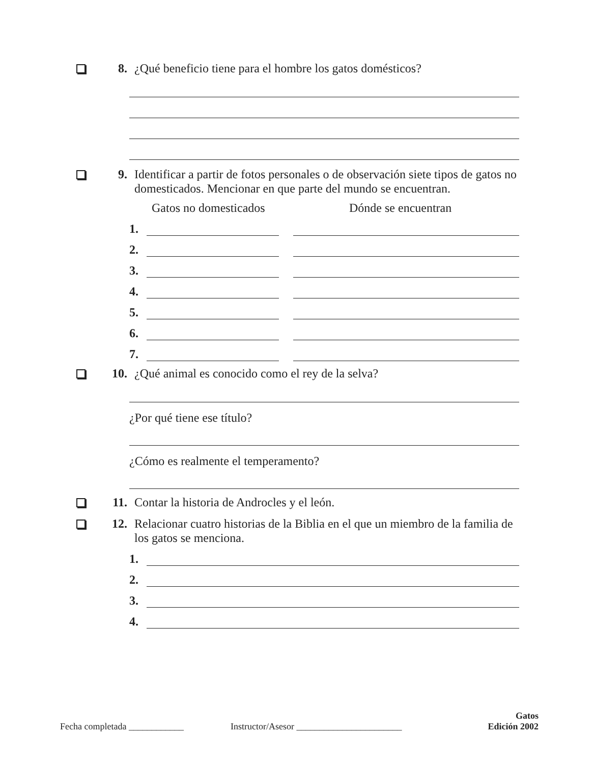8. ¿Qué beneficio tiene para el hombre los gatos domésticos?
9. Identificar a partir de fotos personales o de observación siete tipos de gatos no domesticados. Mencionar en que parte del mundo se encuentran.
Gatos no domesticados Dónde se encuentran
1.
2.
3.
4.
5.
6.
7.
10. ¿Qué animal es conocido como el rey de la selva?
¿Por qué tiene ese título?
¿Cómo es realmente el temperamento?
11. Contar la historia de Androcles y el león.
12. Relacionar cuatro historias de la Biblia en el que un miembro de la familia de los gatos se menciona.
1.
2.
3.
4.
Fecha completada ____________ Instructor/Asesor _______________________ Gatos
Edición 2002